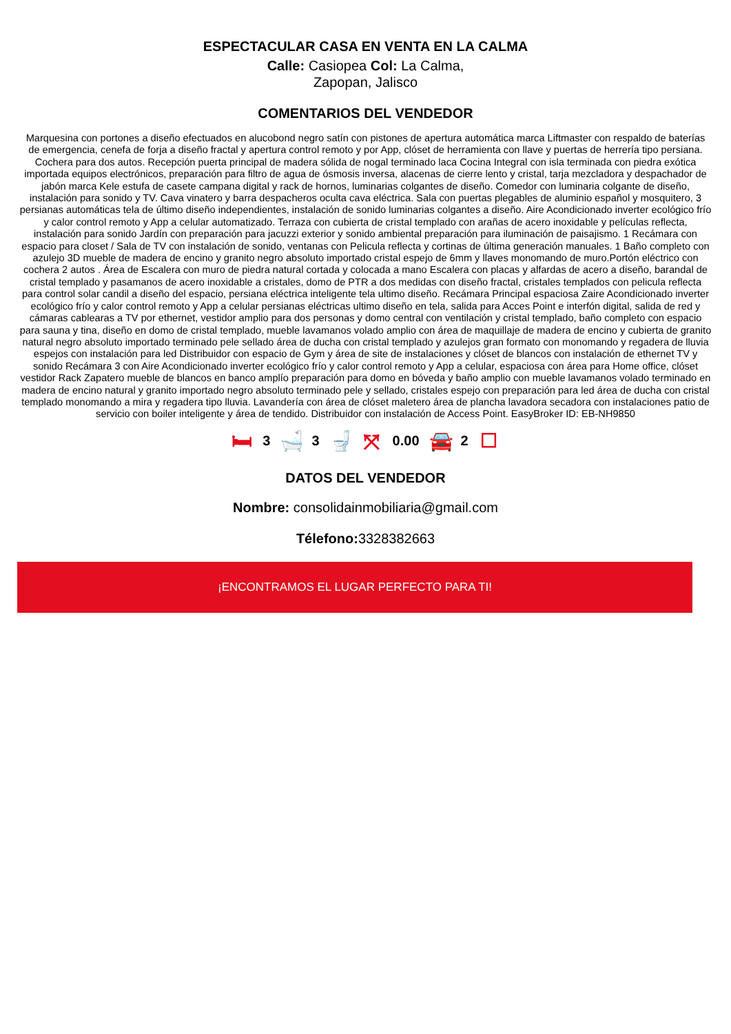ESPECTACULAR CASA EN VENTA EN LA CALMA
Calle: Casiopea Col: La Calma,
Zapopan, Jalisco
COMENTARIOS DEL VENDEDOR
Marquesina con portones a diseño efectuados en alucobond negro satín con pistones de apertura automática marca Liftmaster con respaldo de baterías de emergencia, cenefa de forja a diseño fractal y apertura control remoto y por App, clóset de herramienta con llave y puertas de herrería tipo persiana. Cochera para dos autos. Recepción puerta principal de madera sólida de nogal terminado laca Cocina Integral con isla terminada con piedra exótica importada equipos electrónicos, preparación para filtro de agua de ósmosis inversa, alacenas de cierre lento y cristal, tarja mezcladora y despachador de jabón marca Kele estufa de casete campana digital y rack de hornos, luminarias colgantes de diseño. Comedor con luminaria colgante de diseño, instalación para sonido y TV. Cava vinatero y barra despacheros oculta cava eléctrica. Sala con puertas plegables de aluminio español y mosquitero, 3 persianas automáticas tela de último diseño independientes, instalación de sonido luminarias colgantes a diseño. Aire Acondicionado inverter ecológico frío y calor control remoto y App a celular automatizado. Terraza con cubierta de cristal templado con arañas de acero inoxidable y películas reflecta, instalación para sonido Jardín con preparación para jacuzzi exterior y sonido ambiental preparación para iluminación de paisajismo. 1 Recámara con espacio para closet / Sala de TV con instalación de sonido, ventanas con Pelicula reflecta y cortinas de última generación manuales. 1 Baño completo con azulejo 3D mueble de madera de encino y granito negro absoluto importado cristal espejo de 6mm y llaves monomando de muro.Portón eléctrico con cochera 2 autos . Área de Escalera con muro de piedra natural cortada y colocada a mano Escalera con placas y alfardas de acero a diseño, barandal de cristal templado y pasamanos de acero inoxidable a cristales, domo de PTR a dos medidas con diseño fractal, cristales templados con pelicula reflecta para control solar candil a diseño del espacio, persiana eléctrica inteligente tela ultimo diseño. Recámara Principal espaciosa Zaire Acondicionado inverter ecológico frío y calor control remoto y App a celular persianas eléctricas ultimo diseño en tela, salida para Acces Point e interfón digital, salida de red y cámaras cablearas a TV por ethernet, vestidor amplio para dos personas y domo central con ventilación y cristal templado, baño completo con espacio para sauna y tina, diseño en domo de cristal templado, mueble lavamanos volado amplio con área de maquillaje de madera de encino y cubierta de granito natural negro absoluto importado terminado pele sellado área de ducha con cristal templado y azulejos gran formato con monomando y regadera de lluvia espejos con instalación para led Distribuidor con espacio de Gym y área de site de instalaciones y clóset de blancos con instalación de ethernet TV y sonido Recámara 3 con Aire Acondicionado inverter ecológico frío y calor control remoto y App a celular, espaciosa con área para Home office, clóset vestidor Rack Zapatero mueble de blancos en banco amplío preparación para domo en bóveda y baño amplio con mueble lavamanos volado terminado en madera de encino natural y granito importado negro absoluto terminado pele y sellado, cristales espejo con preparación para led área de ducha con cristal templado monomando a mira y regadera tipo lluvia. Lavandería con área de clóset maletero área de plancha lavadora secadora con instalaciones patio de servicio con boiler inteligente y área de tendido. Distribuidor con instalación de Access Point. EasyBroker ID: EB-NH9850
🛏 3 🛁 3 🚽 ⤧ 0.00 🚘 2 ☐
DATOS DEL VENDEDOR
Nombre: consolidainmobiliaria@gmail.com
Télefono: 3328382663
¡ENCONTRAMOS EL LUGAR PERFECTO PARA TI!